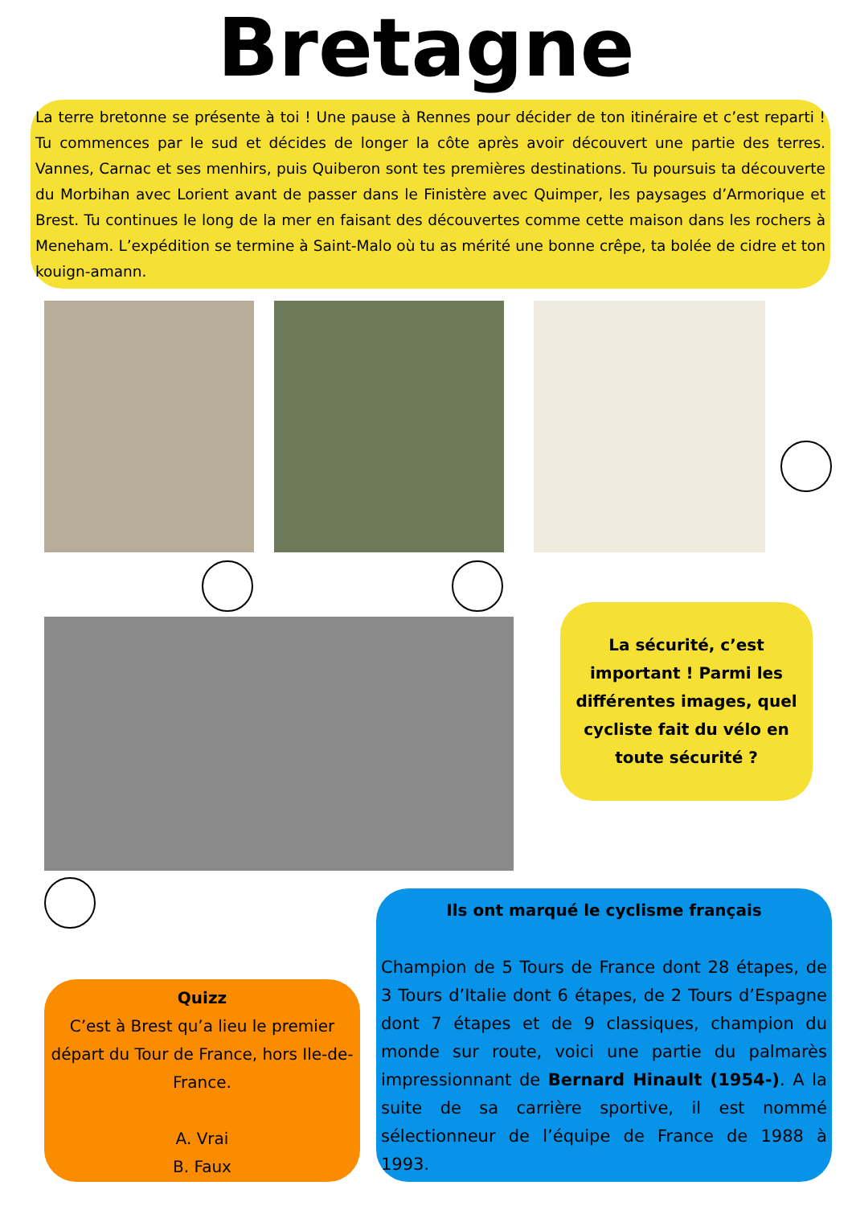Bretagne
La terre bretonne se présente à toi ! Une pause à Rennes pour décider de ton itinéraire et c’est reparti ! Tu commences par le sud et décides de longer la côte après avoir découvert une partie des terres. Vannes, Carnac et ses menhirs, puis Quiberon sont tes premières destinations. Tu poursuis ta découverte du Morbihan avec Lorient avant de passer dans le Finistère avec Quimper, les paysages d’Armorique et Brest. Tu continues le long de la mer en faisant des découvertes comme cette maison dans les rochers à Meneham. L’expédition se termine à Saint-Malo où tu as mérité une bonne crêpe, ta bolée de cidre et ton kouign-amann.
La sécurité, c’est important ! Parmi les différentes images, quel cycliste fait du vélo en toute sécurité ?
Quizz
C’est à Brest qu’a lieu le premier départ du Tour de France, hors Ile-de-France.
A. Vrai
B. Faux
Ils ont marqué le cyclisme français
Champion de 5 Tours de France dont 28 étapes, de 3 Tours d’Italie dont 6 étapes, de 2 Tours d’Espagne dont 7 étapes et de 9 classiques, champion du monde sur route, voici une partie du palmarès impressionnant de Bernard Hinault (1954-). A la suite de sa carrière sportive, il est nommé sélectionneur de l’équipe de France de 1988 à 1993.